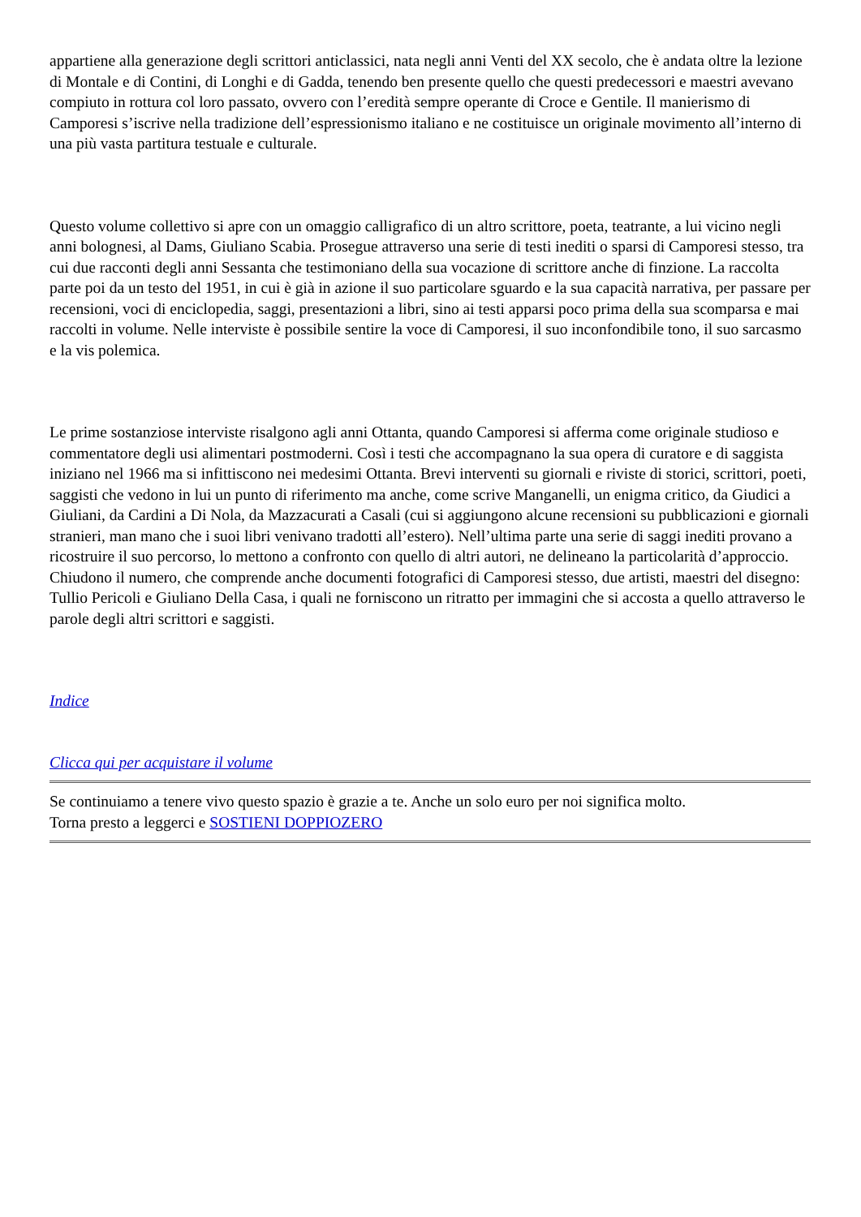appartiene alla generazione degli scrittori anticlassici, nata negli anni Venti del XX secolo, che è andata oltre la lezione di Montale e di Contini, di Longhi e di Gadda, tenendo ben presente quello che questi predecessori e maestri avevano compiuto in rottura col loro passato, ovvero con l’eredità sempre operante di Croce e Gentile. Il manierismo di Camporesi s’iscrive nella tradizione dell’espressionismo italiano e ne costituisce un originale movimento all’interno di una più vasta partitura testuale e culturale.
Questo volume collettivo si apre con un omaggio calligrafico di un altro scrittore, poeta, teatrante, a lui vicino negli anni bolognesi, al Dams, Giuliano Scabia. Prosegue attraverso una serie di testi inediti o sparsi di Camporesi stesso, tra cui due racconti degli anni Sessanta che testimoniano della sua vocazione di scrittore anche di finzione. La raccolta parte poi da un testo del 1951, in cui è già in azione il suo particolare sguardo e la sua capacità narrativa, per passare per recensioni, voci di enciclopedia, saggi, presentazioni a libri, sino ai testi apparsi poco prima della sua scomparsa e mai raccolti in volume. Nelle interviste è possibile sentire la voce di Camporesi, il suo inconfondibile tono, il suo sarcasmo e la vis polemica.
Le prime sostanziose interviste risalgono agli anni Ottanta, quando Camporesi si afferma come originale studioso e commentatore degli usi alimentari postmoderni. Così i testi che accompagnano la sua opera di curatore e di saggista iniziano nel 1966 ma si infittiscono nei medesimi Ottanta. Brevi interventi su giornali e riviste di storici, scrittori, poeti, saggisti che vedono in lui un punto di riferimento ma anche, come scrive Manganelli, un enigma critico, da Giudici a Giuliani, da Cardini a Di Nola, da Mazzacurati a Casali (cui si aggiungono alcune recensioni su pubblicazioni e giornali stranieri, man mano che i suoi libri venivano tradotti all’estero). Nell’ultima parte una serie di saggi inediti provano a ricostruire il suo percorso, lo mettono a confronto con quello di altri autori, ne delineano la particolarità d’approccio. Chiudono il numero, che comprende anche documenti fotografici di Camporesi stesso, due artisti, maestri del disegno: Tullio Pericoli e Giuliano Della Casa, i quali ne forniscono un ritratto per immagini che si accosta a quello attraverso le parole degli altri scrittori e saggisti.
Indice
Clicca qui per acquistare il volume
Se continuiamo a tenere vivo questo spazio è grazie a te. Anche un solo euro per noi significa molto.
Torna presto a leggerci e SOSTIENI DOPPIOZERO